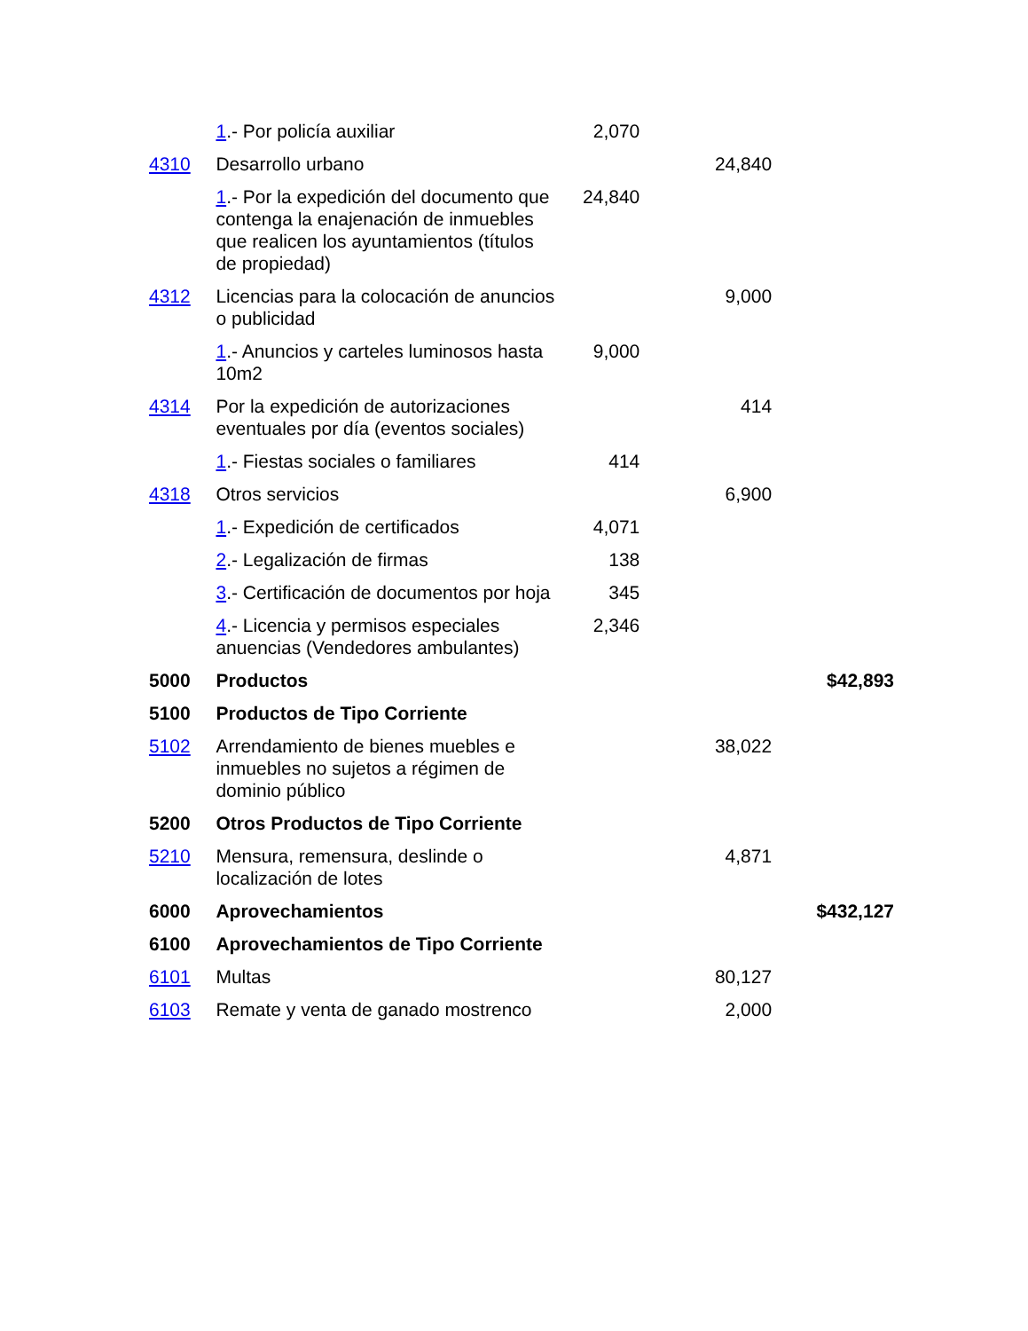| | 1 .- Por policía auxiliar | 2,070 | | |
| 4310 | Desarrollo urbano | | 24,840 | |
| | 1 .- Por la expedición del documento que contenga la enajenación de inmuebles que realicen los ayuntamientos (títulos de propiedad) | 24,840 | | |
| 4312 | Licencias para la colocación de anuncios o publicidad | | 9,000 | |
| | 1 .- Anuncios y carteles luminosos hasta 10m2 | 9,000 | | |
| 4314 | Por la expedición de autorizaciones eventuales por día (eventos sociales) | | 414 | |
| | 1 .- Fiestas sociales o familiares | 414 | | |
| 4318 | Otros servicios | | 6,900 | |
| | 1 .- Expedición de certificados | 4,071 | | |
| | 2 .- Legalización de firmas | 138 | | |
| | 3 .- Certificación de documentos por hoja | 345 | | |
| | 4 .- Licencia y permisos especiales anuencias (Vendedores ambulantes) | 2,346 | | |
| 5000 | Productos | | | $42,893 |
| 5100 | Productos de Tipo Corriente | | | |
| 5102 | Arrendamiento de bienes muebles e inmuebles no sujetos a régimen de dominio público | | 38,022 | |
| 5200 | Otros Productos de Tipo Corriente | | | |
| 5210 | Mensura, remensura, deslinde o localización de lotes | | 4,871 | |
| 6000 | Aprovechamientos | | | $432,127 |
| 6100 | Aprovechamientos de Tipo Corriente | | | |
| 6101 | Multas | | 80,127 | |
| 6103 | Remate y venta de ganado mostrenco | | 2,000 | |